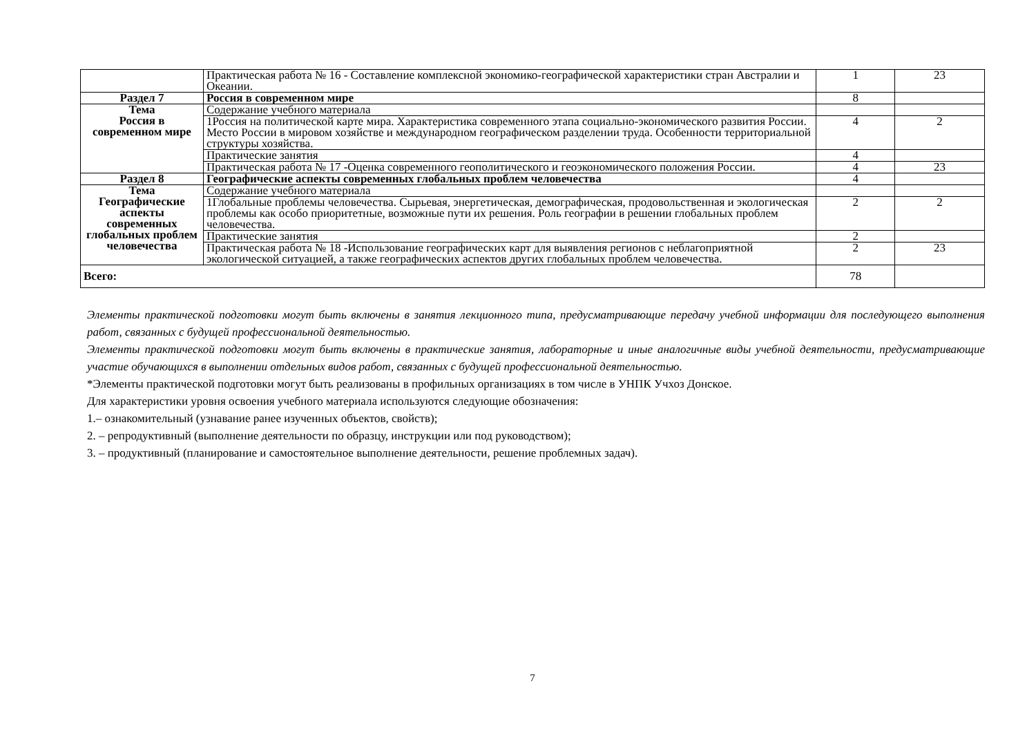| | Практическая работа № 16 - Составление комплексной экономико-географической характеристики стран Австралии и Океании. | 1 | 23 |
| Раздел 7 | Россия в современном мире | 8 | |
| Тема Россия в современном мире | Содержание учебного материала | | |
| | 1Россия на политической карте мира. Характеристика современного этапа социально-экономического развития России. Место России в мировом хозяйстве и международном географическом разделении труда. Особенности территориальной структуры хозяйства. | 4 | 2 |
| | Практические занятия | 4 | |
| | Практическая работа № 17 -Оценка современного геополитического и геоэкономического положения России. | 4 | 23 |
| Раздел 8 | Географические аспекты современных глобальных проблем человечества | 4 | |
| Тема Географические аспекты современных глобальных проблем человечества | Содержание учебного материала | | |
| | 1Глобальные проблемы человечества. Сырьевая, энергетическая, демографическая, продовольственная и экологическая проблемы как особо приоритетные, возможные пути их решения. Роль географии в решении глобальных проблем человечества. | 2 | 2 |
| | Практические занятия | 2 | |
| | Практическая работа № 18 -Использование географических карт для выявления регионов с неблагоприятной экологической ситуацией, а также географических аспектов других глобальных проблем человечества. | 2 | 23 |
| Всего: | | 78 | |
Элементы практической подготовки могут быть включены в занятия лекционного типа, предусматривающие передачу учебной информации для последующего выполнения работ, связанных с будущей профессиональной деятельностью.
Элементы практической подготовки могут быть включены в практические занятия, лабораторные и иные аналогичные виды учебной деятельности, предусматривающие участие обучающихся в выполнении отдельных видов работ, связанных с будущей профессиональной деятельностью.
*Элементы практической подготовки могут быть реализованы в профильных организациях в том числе в УНПК Учхоз Донское.
Для характеристики уровня освоения учебного материала используются следующие обозначения:
1.– ознакомительный (узнавание ранее изученных объектов, свойств);
2. – репродуктивный (выполнение деятельности по образцу, инструкции или под руководством);
3. – продуктивный (планирование и самостоятельное выполнение деятельности, решение проблемных задач).
7